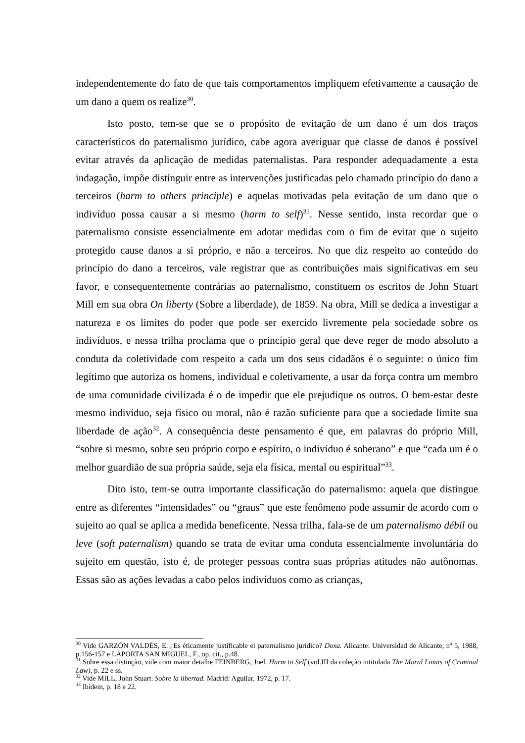independentemente do fato de que tais comportamentos impliquem efetivamente a causação de um dano a quem os realize<sup>30</sup>.
Isto posto, tem-se que se o propósito de evitação de um dano é um dos traços característicos do paternalismo jurídico, cabe agora averiguar que classe de danos é possível evitar através da aplicação de medidas paternalistas. Para responder adequadamente a esta indagação, impõe distinguir entre as intervenções justificadas pelo chamado princípio do dano a terceiros (harm to others principle) e aquelas motivadas pela evitação de um dano que o indivíduo possa causar a si mesmo (harm to self)<sup>31</sup>. Nesse sentido, insta recordar que o paternalismo consiste essencialmente em adotar medidas com o fim de evitar que o sujeito protegido cause danos a si próprio, e não a terceiros. No que diz respeito ao conteúdo do princípio do dano a terceiros, vale registrar que as contribuições mais significativas em seu favor, e consequentemente contrárias ao paternalismo, constituem os escritos de John Stuart Mill em sua obra On liberty (Sobre a liberdade), de 1859. Na obra, Mill se dedica a investigar a natureza e os limites do poder que pode ser exercido livremente pela sociedade sobre os indivíduos, e nessa trilha proclama que o princípio geral que deve reger de modo absoluto a conduta da coletividade com respeito a cada um dos seus cidadãos é o seguinte: o único fim legítimo que autoriza os homens, individual e coletivamente, a usar da força contra um membro de uma comunidade civilizada é o de impedir que ele prejudique os outros. O bem-estar deste mesmo indivíduo, seja físico ou moral, não é razão suficiente para que a sociedade limite sua liberdade de ação<sup>32</sup>. A consequência deste pensamento é que, em palavras do próprio Mill, “sobre si mesmo, sobre seu próprio corpo e espírito, o indivíduo é soberano” e que “cada um é o melhor guardião de sua própria saúde, seja ela física, mental ou espiritual”<sup>33</sup>.
Dito isto, tem-se outra importante classificação do paternalismo: aquela que distingue entre as diferentes “intensidades” ou “graus” que este fenômeno pode assumir de acordo com o sujeito ao qual se aplica a medida beneficente. Nessa trilha, fala-se de um paternalismo débil ou leve (soft paternalism) quando se trata de evitar uma conduta essencialmente involuntária do sujeito em questão, isto é, de proteger pessoas contra suas próprias atitudes não autônomas. Essas são as ações levadas a cabo pelos indivíduos como as crianças,
<sup>30</sup> Vide GARZÓN VALDÉS, E. ¿Es éticamente justificable el paternalismo jurídico? Doxa. Alicante: Universidad de Alicante, nº 5, 1988, p.156-157 e LAPORTA SAN MIGUEL, F., op. cit., p.48.
<sup>31</sup> Sobre essa distinção, vide com maior detalhe FEINBERG, Joel. Harm to Self (vol.III da coleção intitulada The Moral Limits of Criminal Law), p. 22 e ss.
<sup>32</sup> Vide MILL, John Stuart. Sobre la libertad. Madrid: Aguilar, 1972, p. 17.
<sup>33</sup> Ibidem, p. 18 e 22.